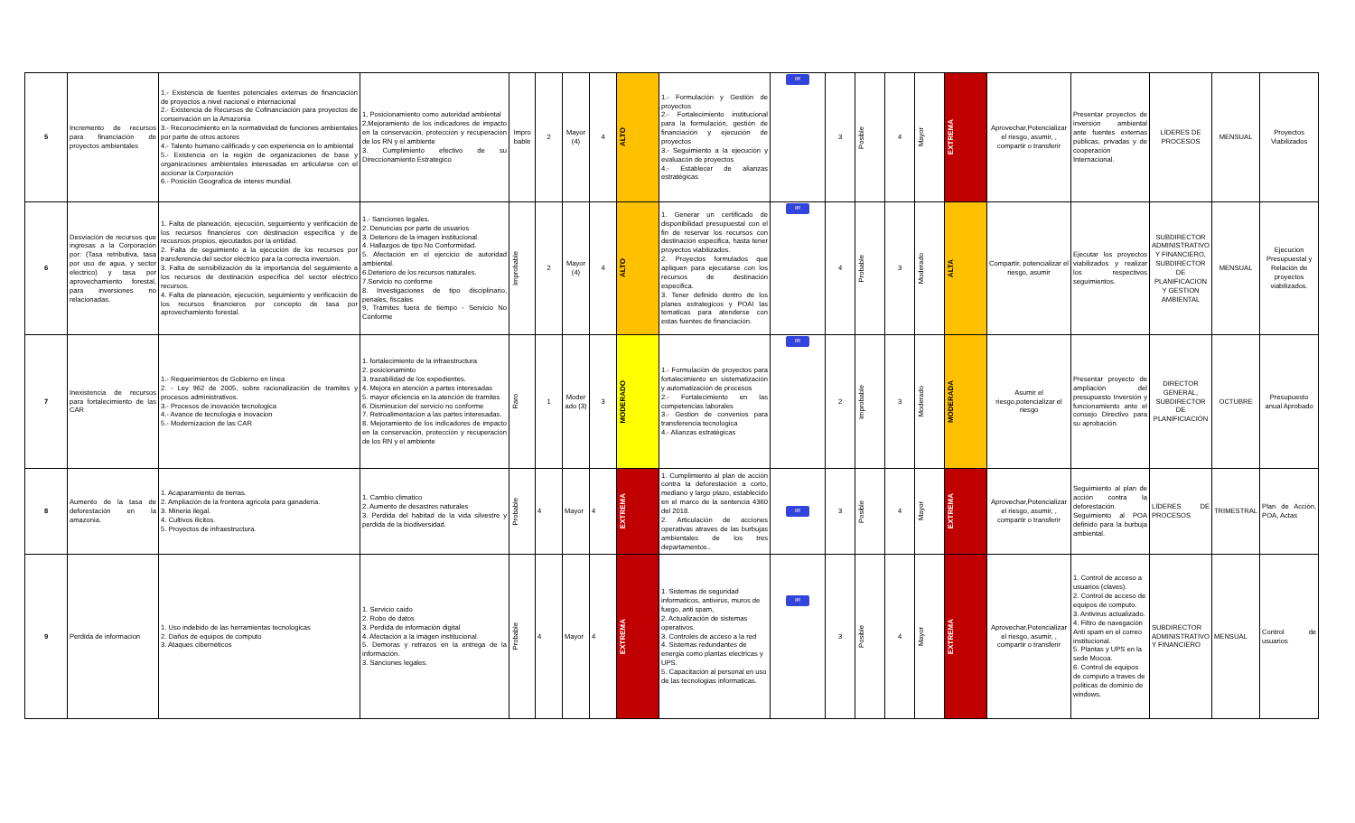| 5 | Incremento de recursos para financiación de proyectos ambientales | 1.- Existencia de fuentes potenciales externas de financiación de proyectos a nivel nacional e internacional 2.- Existencia de Recursos de Cofinanciación para proyectos de conservación en la Amazonía 3.- Reconocimiento en la normatividad de funciones ambientales por parte de otros actores 4.- Talento humano calificado y con experiencia en lo ambiental 5.- Existencia en la región de organizaciones de base y organizaciones ambientales interesadas en articularse con el accionar la Corporación 6.- Posición Geografica de interes mundial. | 1, Posicionamiento como autoridad ambiental 2,Mejoramiento de los indicadores de impacto en la conservación, protección y recuperación de los RN y el ambiente 3. Cumplimiento efectivo de su Direccionamiento Estrategico | Impro bable | 2 | Mayor (4) | 4 | ALTO | 1.- Formulación y Gestión de proyectos 2.- Fortalecimiento institucional para la formulación, gestión de financiación y ejecución de proyectos 3.- Seguimiento a la ejecución y evaluacòn de proyectos 4.- Establecer de alianzas estratégicas | IR | 3 | Posible | 4 | Mayor | EXTREMA | Aprovechar,Potencializar el riesgo, asumir, , compartir o transferir | Presentar proyectos de inversión ambiental ante fuentes externas públicas, privadas y de cooperación Internacional. | LÍDERES DE PROCESOS | MENSUAL | Proyectos Viabilizados |
| 6 | Desviación de recursos que ingresas a la Corporaciòn por: (Tasa retributiva, tasa por uso de agua, y sector electrico) y tasa por aprovechamiento forestal, para inversiones no relacionadas. | 1. Falta de planeación, ejecución, seguimiento y verificación de los recursos financieros con destinación específica y de recusrsos propios, ejecutados por la entidad. 2. Falta de seguimiento a la ejecución de los recursos por transferencia del sector eléctrico para la correcta inversión. 3. Falta de sensibilización de la importancia del seguimiento a los recursos de destinación específica del sector eléctrico recursos. 4. Falta de planeación, ejecución, seguimiento y verificación de los recursos financieros por concepto de tasa por aprovechamiento forestal. | 1.- Sanciones legales. 2. Denuncias por parte de usuarios 3. Deterioro de la imagen institucional. 4. Hallazgos de tipo No Conformidad. 5. Afectación en el ejercicio de autoridad ambiental. 6.Deterioro de los recursos naturales. 7.Servicio no conforme 8. Investigaciones de tipo disciplinario, penales, fiscales 9, Trámites fuera de tiempo - Servicio No Conforme | Improbable | 2 | Mayor (4) | 4 | ALTO | 1. Generar un certificado de disponibilidad presupuestal con el fin de reservar los recursos con destinación especifica, hasta tener proyectos viabilizados. 2. Proyectos formulados que apliquen para ejecutarse con los recursos de destinación especifica. 3. Tener definido dentro de los planes estrategicos y POAI las tematicas para atenderse con estas fuentes de financiación. | IR | 4 | Probable | 3 | Moderado | ALTA | Compartir, potencializar el riesgo, asumir | Ejecutar los proyectos viabilizados y realizar los respectivos seguimientos. | SUBDIRECTOR ADMINISTRATIVO Y FINANCIERO, SUBDIRECTOR DE PLANIFICACION Y GESTION AMBIENTAL | MENSUAL | Ejecucion Presupuestal y Relación de proyectos viabilizados. |
| 7 | Inexistencia de recursos para fortalecimiento de las CAR | 1.- Requerimientos de Gobierno en línea 2. - Ley 962 de 2005, sobre racionalización de tramites y procesos administrativos. 3.- Procesos de inovación tecnologica 4.- Avance de tecnologia e inovacion 5.- Modernizacion de las CAR | 1. fortalecimiento de la infraestructura 2. posicionaminto 3. trazabilidad de los expedientes. 4. Mejora en atención a partes interesadas 5. mayor eficiencia en la atención de tramites 6. Disminucion del servicio no conforme 7. Retroalimentacion a las partes interesadas. 8. Mejoramiento de los indicadores de impacto en la conservación, protección y recuperación de los RN y el ambiente | Raro | 1 | Moder ado (3) | 3 | MODERADO | 1.- Formulaciòn de proyectos para fortalecimiento en sistematización y automatización de procesos 2.- Fortalecimiento en las competencias laborales 3.- Gestion de convenios para transferencia tecnologica 4.- Alianzas estratégicas | IR | 2 | Improbable | 3 | Moderado | MODERADA | Asumir el riesgo,potencializar el riesgo | Presentar proyecto de ampliación del presupuesto Inversión y funcionamiento ante el consejo Directivo para su aprobación. | DIRECTOR GENERAL, SUBDIRECTOR DE PLANIFICIACIÓN | OCTUBRE | Presupuesto anual Aprobado |
| 8 | Aumento de la tasa de deforestación en la amazonia. | 1. Acaparamiento de tierras. 2. Ampliación de la frontera agricola para ganadería. 3. Mineria ilegal. 4. Cultivos ilicitos. 5. Proyectos de infraestructura. | 1. Cambio climatico 2. Aumento de desastres naturales 3. Perdida del habitad de la vida silvestre y perdida de la biodiversidad. | Probable | 4 | Mayor | 4 | EXTREMA | 1. Cumplimiento al plan de acción contra la deforestación a corto, mediano y largo plazo, establecido en el marco de la sentencia 4360 del 2018. 2. Articulación de acciones operativas atraves de las burbujas ambientales de los tres departamentos.. | IR | 3 | Posible | 4 | Mayor | EXTREMA | Aprovechar,Potencializar el riesgo, asumir, , compartir o transferir | Seguimiento al plan de acción contra la deforestación. Seguimiento al POA definido para la burbuja ambiental. | LÍDERES DE PROCESOS | TRIMESTRAL | Plan de Acción, POA, Actas |
| 9 | Perdida de informacion | 1. Uso indebido de las herramientas tecnologicas 2. Daños de equipos de computo 3. Ataques cibernéticos | 1. Servicio caido 2. Robo de datos 3. Perdida de informaciòn digital 4. Afectación a la imágen institucional. 5. Demoras y retrazos en la entrega de la información. 3. Sanciones legales. | Probable | 4 | Mayor | 4 | EXTREMA | 1. Sistemas de seguridad informaticos, antivirus, muros de fuego, anti spam, 2. Actualizaciòn de sistemas operativos. 3. Controles de acceso a la red 4. Sistemas redundantes de energia como plantas electricas y UPS. 5. Capacitaciòn al personal en uso de las tecnologias informaticas. | IR | 3 | Posible | 4 | Mayor | EXTREMA | Aprovechar,Potencializar el riesgo, asumir, , compartir o transferir | 1. Control de acceso a usuarios (claves). 2. Control de acceso de equipos de computo. 3. Antivirus actualizado. 4. Filtro de navegación Anti spam en el correo institucional. 5. Plantas y UPS en la sede Mocoa. 6. Control de equipos de computo a traves de politicas de dominio de windows. | SUBDIRECTOR ADMINISTRATIVO Y FINANCIERO | MENSUAL | Control de usuarios |